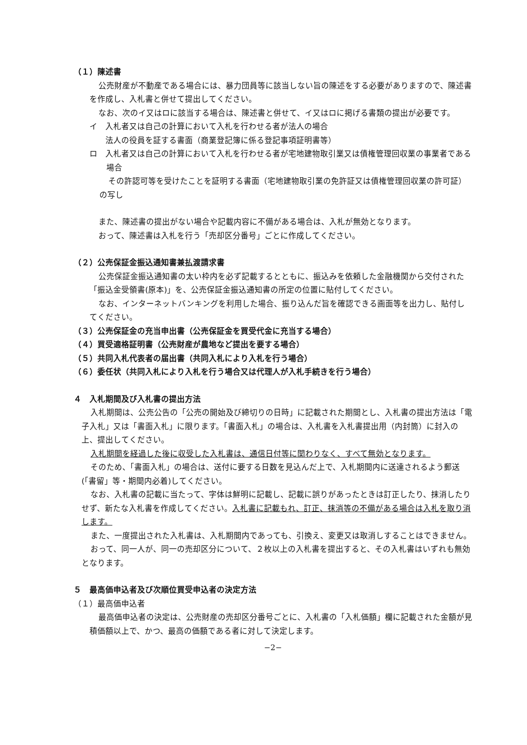（１）陳述書
公売財産が不動産である場合には、暴力団員等に該当しない旨の陳述をする必要がありますので、陳述書を作成し、入札書と併せて提出してください。
なお、次のイ又はロに該当する場合は、陳述書と併せて、イ又はロに掲げる書類の提出が必要です。
イ　入札者又は自己の計算において入札を行わせる者が法人の場合
　　法人の役員を証する書面（商業登記簿に係る登記事項証明書等）
ロ　入札者又は自己の計算において入札を行わせる者が宅地建物取引業又は債権管理回収業の事業者である場合
その許認可等を受けたことを証明する書面（宅地建物取引業の免許証又は債権管理回収業の許可証）の写し
また、陳述書の提出がない場合や記載内容に不備がある場合は、入札が無効となります。
おって、陳述書は入札を行う「売却区分番号」ごとに作成してください。
（２）公売保証金振込通知書兼払渡請求書
公売保証金振込通知書の太い枠内を必ず記載するとともに、振込みを依頼した金融機関から交付された「振込金受領書(原本)」を、公売保証金振込通知書の所定の位置に貼付してください。
なお、インターネットバンキングを利用した場合、振り込んだ旨を確認できる画面等を出力し、貼付してください。
（３）公売保証金の充当申出書（公売保証金を買受代金に充当する場合）
（４）買受適格証明書（公売財産が農地など提出を要する場合）
（５）共同入札代表者の届出書（共同入札により入札を行う場合）
（６）委任状（共同入札により入札を行う場合又は代理人が入札手続きを行う場合）
４　入札期間及び入札書の提出方法
入札期間は、公売公告の「公売の開始及び締切りの日時」に記載された期間とし、入札書の提出方法は「電子入札」又は「書面入札」に限ります。「書面入札」の場合は、入札書を入札書提出用（内封筒）に封入の上、提出してください。
入札期間を経過した後に収受した入札書は、通信日付等に関わりなく、すべて無効となります。
そのため、「書面入札」の場合は、送付に要する日数を見込んだ上で、入札期間内に送達されるよう郵送(「書留」等・期間内必着)してください。
なお、入札書の記載に当たって、字体は鮮明に記載し、記載に誤りがあったときは訂正したり、抹消したりせず、新たな入札書を作成してください。入札書に記載もれ、訂正、抹消等の不備がある場合は入札を取り消します。
また、一度提出された入札書は、入札期間内であっても、引換え、変更又は取消しすることはできません。
おって、同一人が、同一の売却区分について、２枚以上の入札書を提出すると、その入札書はいずれも無効となります。
５　最高価申込者及び次順位買受申込者の決定方法
（１）最高価申込者
最高価申込者の決定は、公売財産の売却区分番号ごとに、入札書の「入札価額」欄に記載された金額が見積価額以上で、かつ、最高の価額である者に対して決定します。
−2−